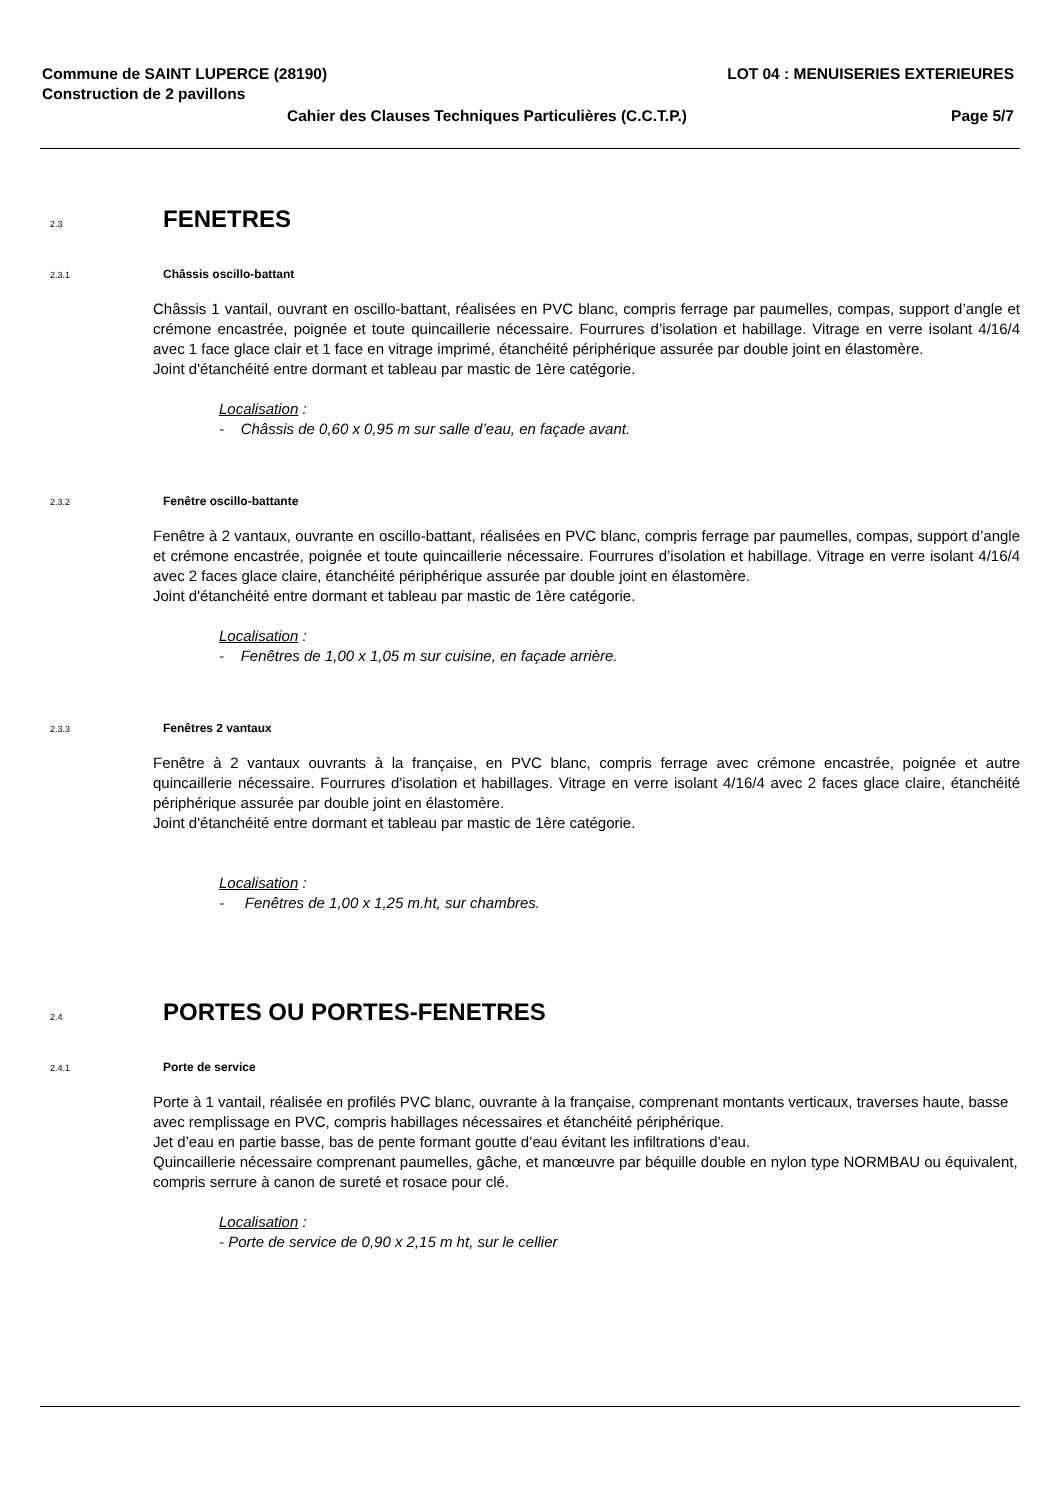Commune de SAINT LUPERCE (28190) LOT 04 : MENUISERIES EXTERIEURES
Construction de 2 pavillons
Cahier des Clauses Techniques Particulières (C.C.T.P.) Page 5/7
2.3 FENETRES
2.3.1 Châssis oscillo-battant
Châssis 1 vantail, ouvrant en oscillo-battant, réalisées en PVC blanc, compris ferrage par paumelles, compas, support d’angle et crémone encastrée, poignée et toute quincaillerie nécessaire. Fourrures d’isolation et habillage. Vitrage en verre isolant 4/16/4 avec 1 face glace clair et 1 face en vitrage imprimé, étanchéité périphérique assurée par double joint en élastomère.
Joint d'étanchéité entre dormant et tableau par mastic de 1ère catégorie.
Localisation :
- Châssis de 0,60 x 0,95 m sur salle d’eau, en façade avant.
2.3.2 Fenêtre oscillo-battante
Fenêtre à 2 vantaux, ouvrante en oscillo-battant, réalisées en PVC blanc, compris ferrage par paumelles, compas, support d’angle et crémone encastrée, poignée et toute quincaillerie nécessaire. Fourrures d’isolation et habillage. Vitrage en verre isolant 4/16/4 avec 2 faces glace claire, étanchéité périphérique assurée par double joint en élastomère.
Joint d'étanchéité entre dormant et tableau par mastic de 1ère catégorie.
Localisation :
- Fenêtres de 1,00 x 1,05 m sur cuisine, en façade arrière.
2.3.3 Fenêtres 2 vantaux
Fenêtre à 2 vantaux ouvrants à la française, en PVC blanc, compris ferrage avec crémone encastrée, poignée et autre quincaillerie nécessaire. Fourrures d'isolation et habillages. Vitrage en verre isolant 4/16/4 avec 2 faces glace claire, étanchéité périphérique assurée par double joint en élastomère.
Joint d'étanchéité entre dormant et tableau par mastic de 1ère catégorie.
Localisation :
- Fenêtres de 1,00 x 1,25 m.ht, sur chambres.
2.4 PORTES OU PORTES-FENETRES
2.4.1 Porte de service
Porte à 1 vantail, réalisée en profilés PVC blanc, ouvrante à la française, comprenant montants verticaux, traverses haute, basse avec remplissage en PVC, compris habillages nécessaires et étanchéité périphérique.
Jet d’eau en partie basse, bas de pente formant goutte d’eau évitant les infiltrations d’eau.
Quincaillerie nécessaire comprenant paumelles, gâche, et manœuvre par béquille double en nylon type NORMBAU ou équivalent, compris serrure à canon de sureté et rosace pour clé.
Localisation :
- Porte de service de 0,90 x 2,15 m ht, sur le cellier